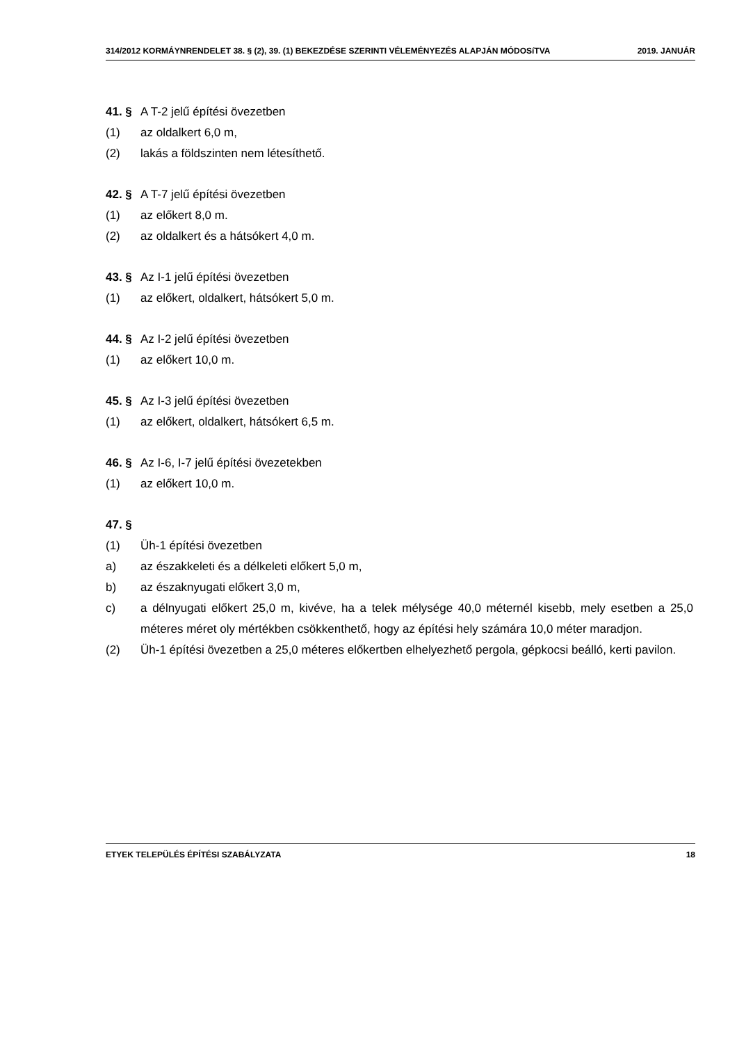314/2012 KORMÁYNRENDELET 38. § (2), 39. (1) BEKEZDÉSE SZERINTI VÉLEMÉNYEZÉS ALAPJÁN MÓDOSíTVA 2019. JANUÁR
41. § A T-2 jelű építési övezetben
(1) az oldalkert 6,0 m,
(2) lakás a földszinten nem létesíthető.
42. § A T-7 jelű építési övezetben
(1) az előkert 8,0 m.
(2) az oldalkert és a hátsókert 4,0 m.
43. § Az I-1 jelű építési övezetben
(1) az előkert, oldalkert, hátsókert 5,0 m.
44. § Az I-2 jelű építési övezetben
(1) az előkert 10,0 m.
45. § Az I-3 jelű építési övezetben
(1) az előkert, oldalkert, hátsókert 6,5 m.
46. § Az I-6, I-7 jelű építési övezetekben
(1) az előkert 10,0 m.
47. §
(1) Üh-1 építési övezetben
a) az északkeleti és a délkeleti előkert 5,0 m,
b) az északnyugati előkert 3,0 m,
c) a délnyugati előkert 25,0 m, kivéve, ha a telek mélysége 40,0 méternél kisebb, mely esetben a 25,0 méteres méret oly mértékben csökkenthető, hogy az építési hely számára 10,0 méter maradjon.
(2) Üh-1 építési övezetben a 25,0 méteres előkertben elhelyezhető pergola, gépkocsi beálló, kerti pavilon.
ETYEK TELEPÜLÉS ÉPÍTÉSI SZABÁLYZATA 18